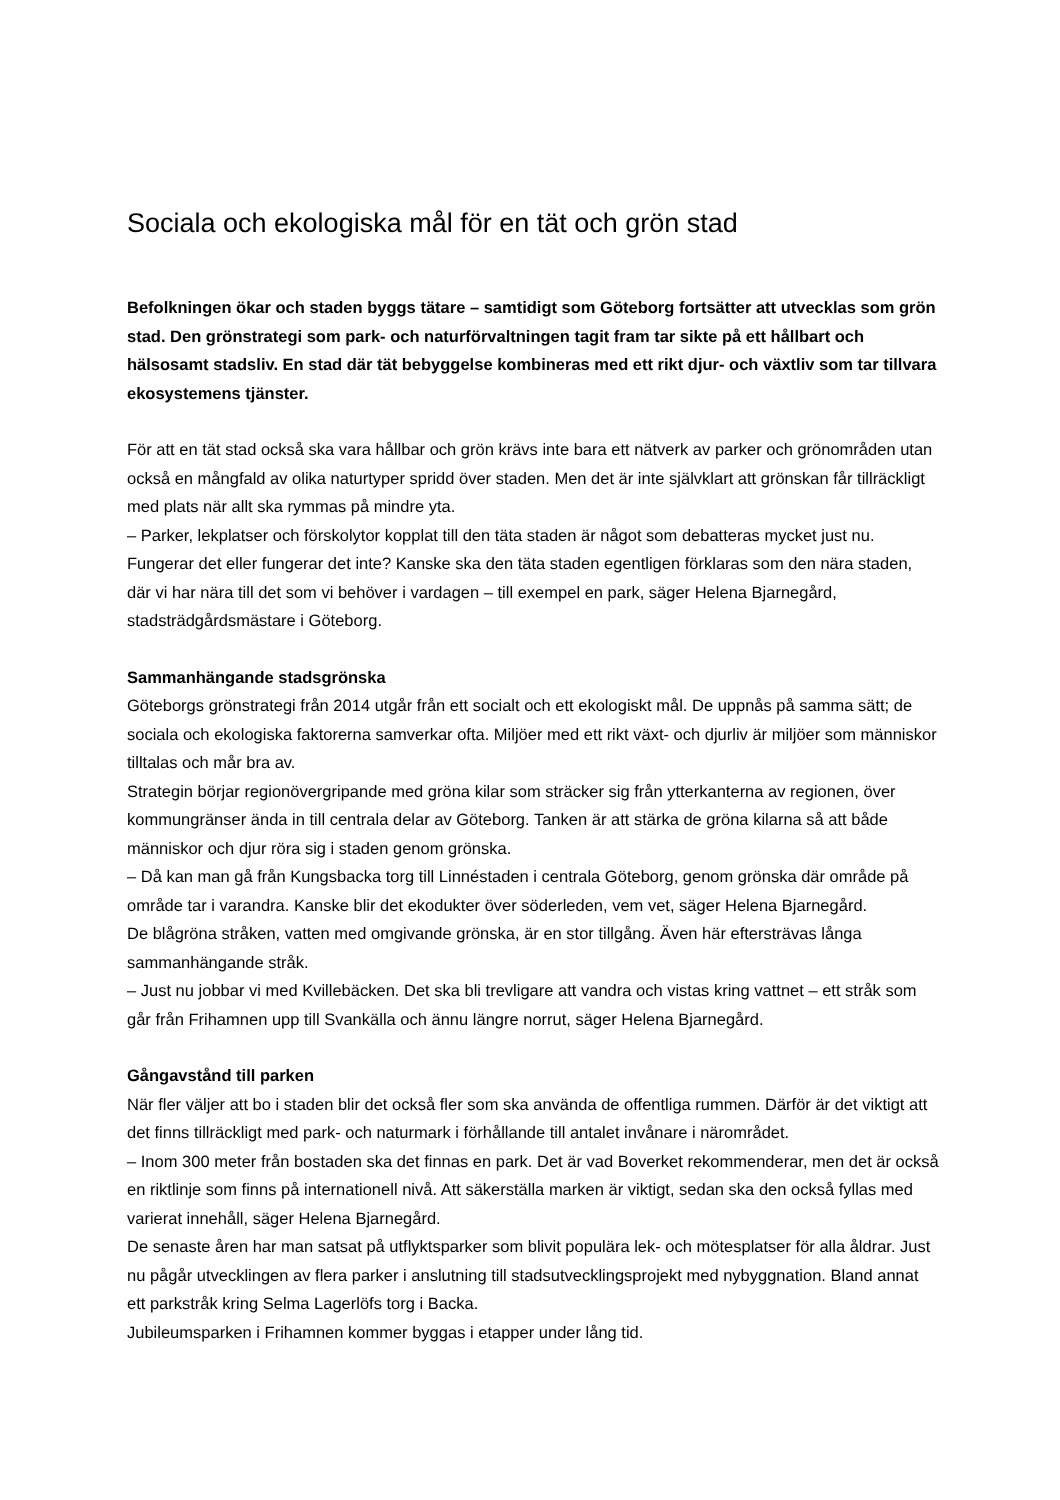Sociala och ekologiska mål för en tät och grön stad
Befolkningen ökar och staden byggs tätare – samtidigt som Göteborg fortsätter att utvecklas som grön stad. Den grönstrategi som park- och naturförvaltningen tagit fram tar sikte på ett hållbart och hälsosamt stadsliv. En stad där tät bebyggelse kombineras med ett rikt djur- och växtliv som tar tillvara ekosystemens tjänster.
För att en tät stad också ska vara hållbar och grön krävs inte bara ett nätverk av parker och grönområden utan också en mångfald av olika naturtyper spridd över staden. Men det är inte självklart att grönskan får tillräckligt med plats när allt ska rymmas på mindre yta.
– Parker, lekplatser och förskolytor kopplat till den täta staden är något som debatteras mycket just nu. Fungerar det eller fungerar det inte? Kanske ska den täta staden egentligen förklaras som den nära staden, där vi har nära till det som vi behöver i vardagen – till exempel en park, säger Helena Bjarnegård, stadsträdgårdsmästare i Göteborg.
Sammanhängande stadsgrönska
Göteborgs grönstrategi från 2014 utgår från ett socialt och ett ekologiskt mål. De uppnås på samma sätt; de sociala och ekologiska faktorerna samverkar ofta. Miljöer med ett rikt växt- och djurliv är miljöer som människor tilltalas och mår bra av.
Strategin börjar regionövergripande med gröna kilar som sträcker sig från ytterkanterna av regionen, över kommungränser ända in till centrala delar av Göteborg. Tanken är att stärka de gröna kilarna så att både människor och djur röra sig i staden genom grönska.
– Då kan man gå från Kungsbacka torg till Linnéstaden i centrala Göteborg, genom grönska där område på område tar i varandra. Kanske blir det ekodukter över söderleden, vem vet, säger Helena Bjarnegård.
De blågröna stråken, vatten med omgivande grönska, är en stor tillgång. Även här eftersträvas långa sammanhängande stråk.
– Just nu jobbar vi med Kvillebäcken. Det ska bli trevligare att vandra och vistas kring vattnet – ett stråk som går från Frihamnen upp till Svankälla och ännu längre norrut, säger Helena Bjarnegård.
Gångavstånd till parken
När fler väljer att bo i staden blir det också fler som ska använda de offentliga rummen. Därför är det viktigt att det finns tillräckligt med park- och naturmark i förhållande till antalet invånare i närområdet.
– Inom 300 meter från bostaden ska det finnas en park. Det är vad Boverket rekommenderar, men det är också en riktlinje som finns på internationell nivå. Att säkerställa marken är viktigt, sedan ska den också fyllas med varierat innehåll, säger Helena Bjarnegård.
De senaste åren har man satsat på utflyktsparker som blivit populära lek- och mötesplatser för alla åldrar. Just nu pågår utvecklingen av flera parker i anslutning till stadsutvecklingsprojekt med nybyggnation. Bland annat ett parkstråk kring Selma Lagerlöfs torg i Backa.
Jubileumsparken i Frihamnen kommer byggas i etapper under lång tid.